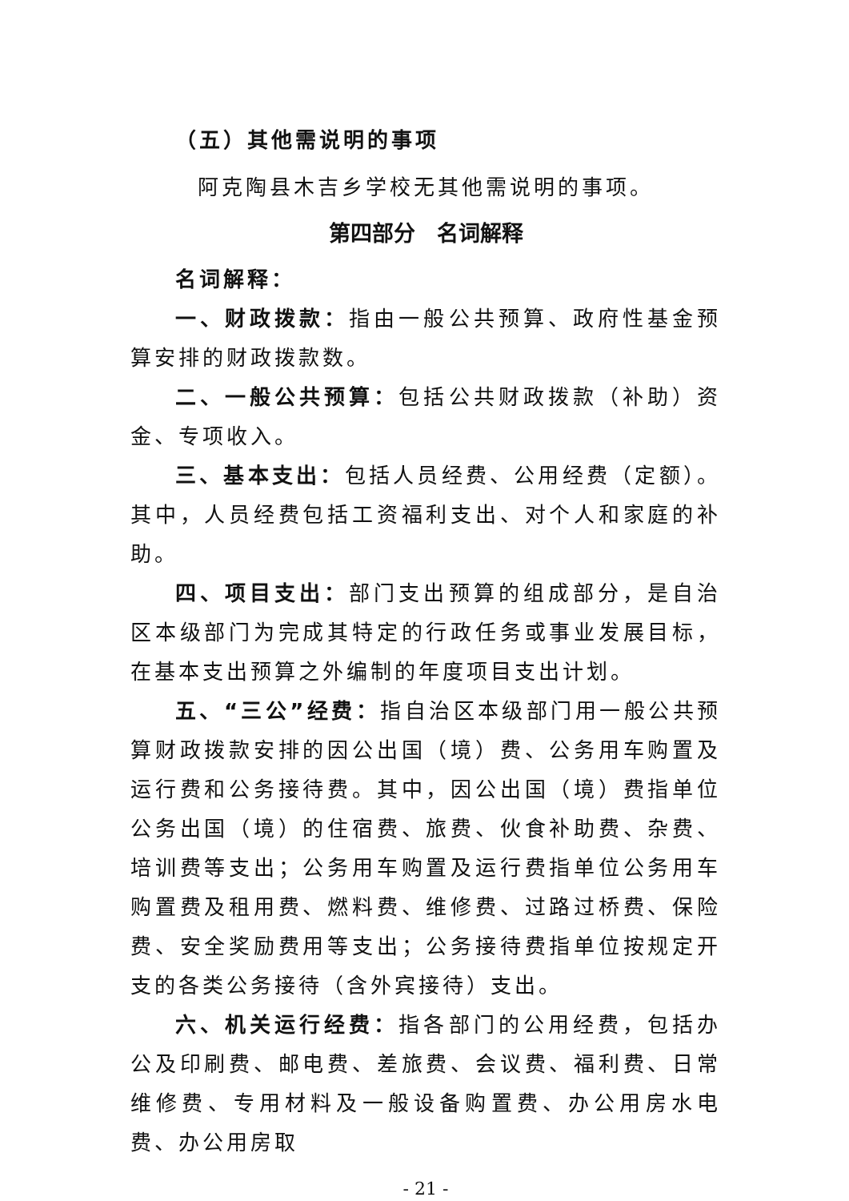（五）其他需说明的事项
阿克陶县木吉乡学校无其他需说明的事项。
第四部分　名词解释
名词解释：
一、财政拨款：指由一般公共预算、政府性基金预算安排的财政拨款数。
二、一般公共预算：包括公共财政拨款（补助）资金、专项收入。
三、基本支出：包括人员经费、公用经费（定额）。其中，人员经费包括工资福利支出、对个人和家庭的补助。
四、项目支出：部门支出预算的组成部分，是自治区本级部门为完成其特定的行政任务或事业发展目标，在基本支出预算之外编制的年度项目支出计划。
五、“三公”经费：指自治区本级部门用一般公共预算财政拨款安排的因公出国（境）费、公务用车购置及运行费和公务接待费。其中，因公出国（境）费指单位公务出国（境）的住宿费、旅费、伙食补助费、杂费、培训费等支出；公务用车购置及运行费指单位公务用车购置费及租用费、燃料费、维修费、过路过桥费、保险费、安全奖励费用等支出；公务接待费指单位按规定开支的各类公务接待（含外宾接待）支出。
六、机关运行经费：指各部门的公用经费，包括办公及印刷费、邮电费、差旅费、会议费、福利费、日常维修费、专用材料及一般设备购置费、办公用房水电费、办公用房取
- 21 -